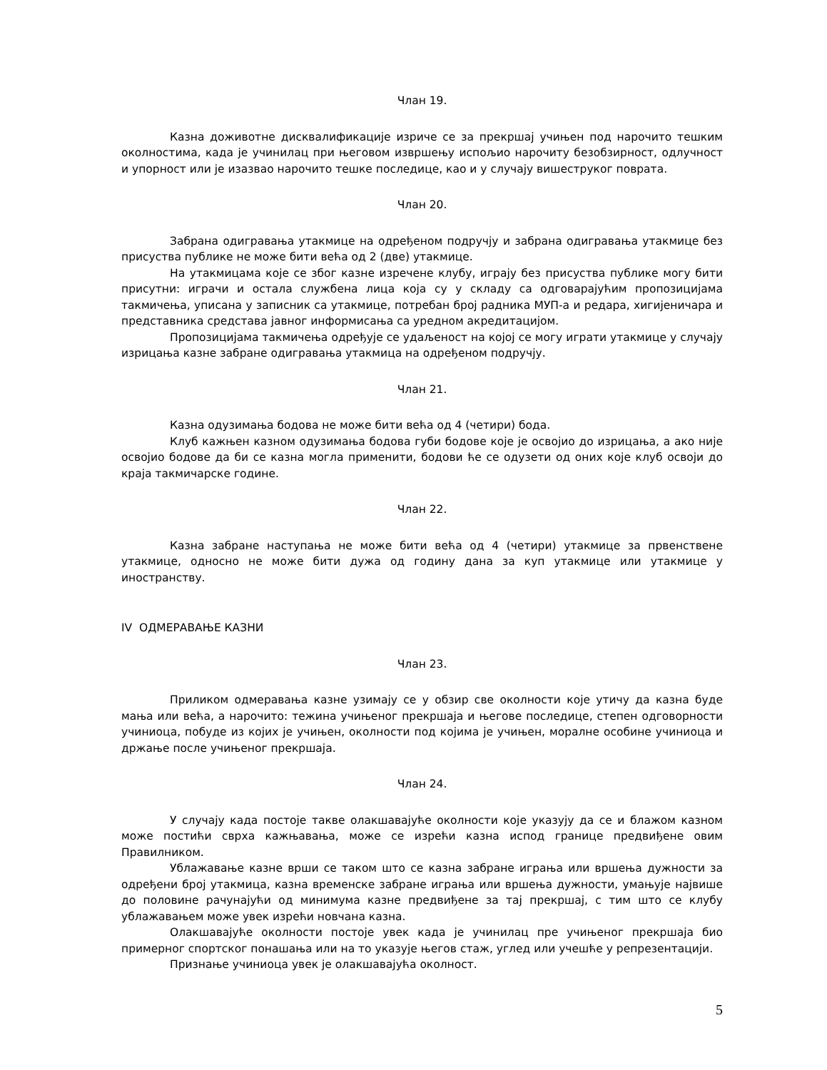Члан 19.
Казна доживотне дисквалификације изриче се за прекршај учињен под нарочито тешким околностима, када је учинилац при његовом извршењу испољио нарочиту безобзирност, одлучност и упорност или је изазвао нарочито тешке последице, као и у случају вишеструког поврата.
Члан 20.
Забрана одигравања утакмице на одређеном подручју и забрана одигравања утакмице без присуства публике не може бити већа од 2 (две) утакмице.
На утакмицама које се због казне изречене клубу, играју без присуства публике могу бити присутни: играчи и остала службена лица која су у складу са одговарајућим пропозицијама такмичења, уписана у записник са утакмице, потребан број радника МУП-а и редара, хигијеничара и представника средстава јавног информисања са уредном акредитацијом.
Пропозицијама такмичења одређује се удаљеност на којој се могу играти утакмице у случају изрицања казне забране одигравања утакмица на одређеном подручју.
Члан 21.
Казна одузимања бодова не може бити већа од 4 (четири) бода.
Клуб кажњен казном одузимања бодова губи бодове које је освојио до изрицања, а ако није освојио бодове да би се казна могла применити, бодови ће се одузети од оних које клуб освоји до краја такмичарске године.
Члан 22.
Казна забране наступања не може бити већа од 4 (четири) утакмице за првенствене утакмице, односно не може бити дужа од годину дана за куп утакмице или утакмице у иностранству.
IV ОДМЕРАВАЊЕ КАЗНИ
Члан 23.
Приликом одмеравања казне узимају се у обзир све околности које утичу да казна буде мања или већа, а нарочито: тежина учињеног прекршаја и његове последице, степен одговорности учиниоца, побуде из којих је учињен, околности под којима је учињен, моралне особине учиниоца и држање после учињеног прекршаја.
Члан 24.
У случају када постоје такве олакшавајуће околности које указују да се и блажом казном може постићи сврха кажњавања, може се изрећи казна испод границе предвиђене овим Правилником.
Ублажавање казне врши се таком што се казна забране играња или вршења дужности за одређени број утакмица, казна временске забране играња или вршења дужности, умањује највише до половине рачунајући од минимума казне предвиђене за тај прекршај, с тим што се клубу ублажавањем може увек изрећи новчана казна.
Олакшавајуће околности постоје увек када је учинилац пре учињеног прекршаја био примерног спортског понашања или на то указује његов стаж, углед или учешће у репрезентацији.
Признање учиниоца увек је олакшавајућа околност.
5